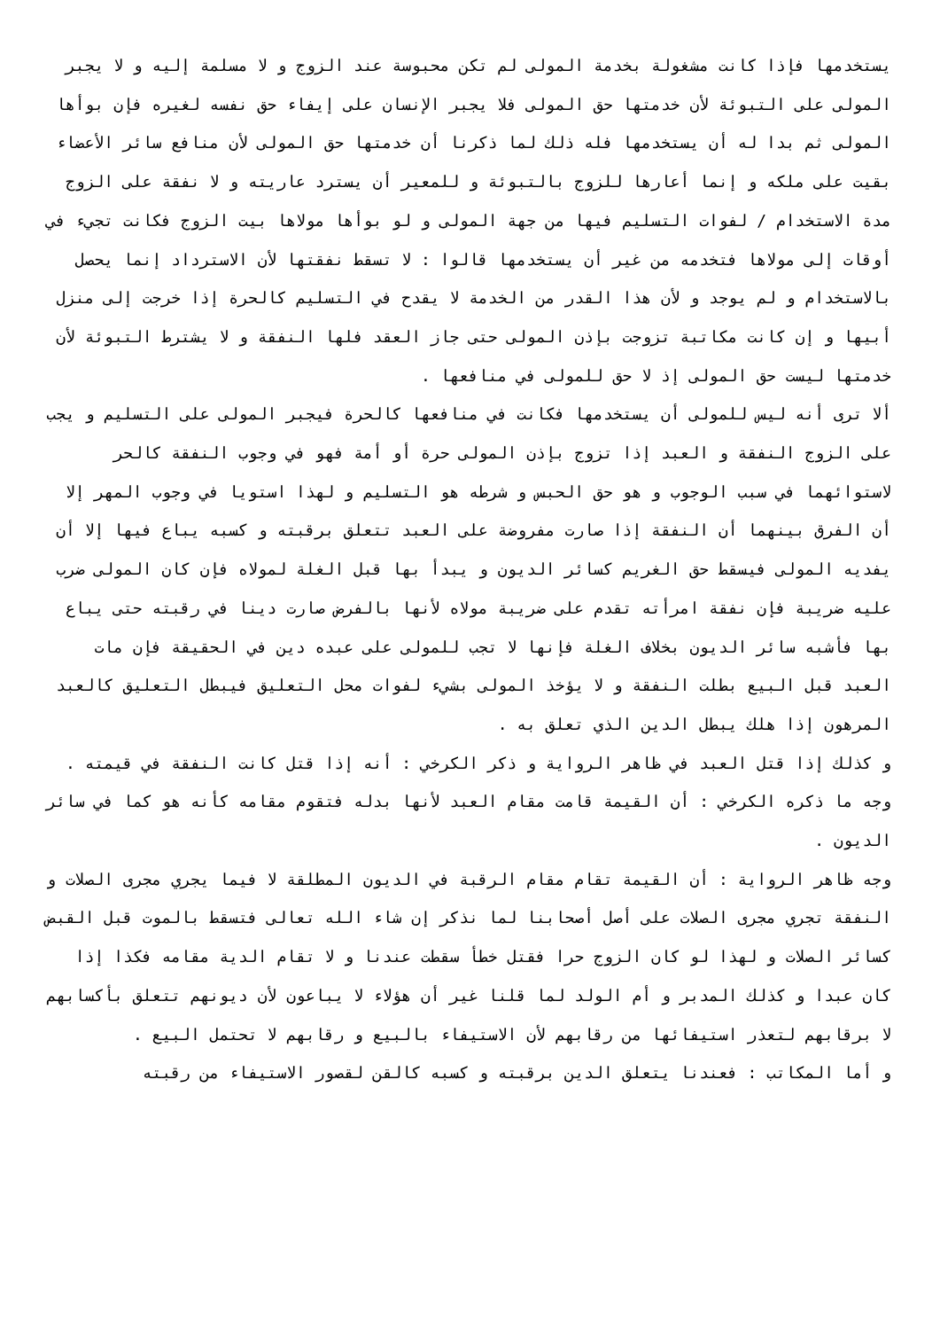يستخدمها فإذا كانت مشغولة بخدمة المولى لم تكن محبوسة عند الزوج و لا مسلمة إليه و لا يجبر المولى على التبوئة لأن خدمتها حق المولى فلا يجبر الإنسان على إيفاء حق نفسه لغيره فإن بوأها المولى ثم بدا له أن يستخدمها فله ذلك لما ذكرنا أن خدمتها حق المولى لأن منافع سائر الأعضاء بقيت على ملكه و إنما أعارها للزوج بالتبوئة و للمعير أن يسترد عاريته و لا نفقة على الزوج مدة الاستخدام / لفوات التسليم فيها من جهة المولى و لو بوأها مولاها بيت الزوج فكانت تجيء في أوقات إلى مولاها فتخدمه من غير أن يستخدمها قالوا : لا تسقط نفقتها لأن الاسترداد إنما يحصل بالاستخدام و لم يوجد و لأن هذا القدر من الخدمة لا يقدح في التسليم كالحرة إذا خرجت إلى منزل أبيها و إن كانت مكاتبة تزوجت بإذن المولى حتى جاز العقد فلها النفقة و لا يشترط التبوئة لأن خدمتها ليست حق المولى إذ لا حق للمولى في منافعها .
ألا ترى أنه ليس للمولى أن يستخدمها فكانت في منافعها كالحرة فيجبر المولى على التسليم و يجب على الزوج النفقة و العبد إذا تزوج بإذن المولى حرة أو أمة فهو في وجوب النفقة كالحر لاستوائهما في سبب الوجوب و هو حق الحبس و شرطه هو التسليم و لهذا استويا في وجوب المهر إلا أن الفرق بينهما أن النفقة إذا صارت مفروضة على العبد تتعلق برقبته و كسبه يباع فيها إلا أن يفديه المولى فيسقط حق الغريم كسائر الديون و يبدأ بها قبل الغلة لمولاه فإن كان المولى ضرب عليه ضريبة فإن نفقة امرأته تقدم على ضريبة مولاه لأنها بالفرض صارت دينا في رقبته حتى يباع بها فأشبه سائر الديون بخلاف الغلة فإنها لا تجب للمولى على عبده دين في الحقيقة فإن مات العبد قبل البيع بطلت النفقة و لا يؤخذ المولى بشيء لفوات محل التعليق فيبطل التعليق كالعبد المرهون إذا هلك يبطل الدين الذي تعلق به .
و كذلك إذا قتل العبد في ظاهر الرواية و ذكر الكرخي : أنه إذا قتل كانت النفقة في قيمته .
وجه ما ذكره الكرخي : أن القيمة قامت مقام العبد لأنها بدله فتقوم مقامه كأنه هو كما في سائر الديون .
وجه ظاهر الرواية : أن القيمة تقام مقام الرقبة في الديون المطلقة لا فيما يجري مجرى الصلات و النفقة تجري مجرى الصلات على أصل أصحابنا لما نذكر إن شاء الله تعالى فتسقط بالموت قبل القبض كسائر الصلات و لهذا لو كان الزوج حرا فقتل خطأ سقطت عندنا و لا تقام الدية مقامه فكذا إذا كان عبدا و كذلك المدبر و أم الولد لما قلنا غير أن هؤلاء لا يباعون لأن ديونهم تتعلق بأكسابهم لا برقابهم لتعذر استيفائها من رقابهم لأن الاستيفاء بالبيع و رقابهم لا تحتمل البيع .
و أما المكاتب : فعندنا يتعلق الدين برقبته و كسبه كالقن لقصور الاستيفاء من رقبته